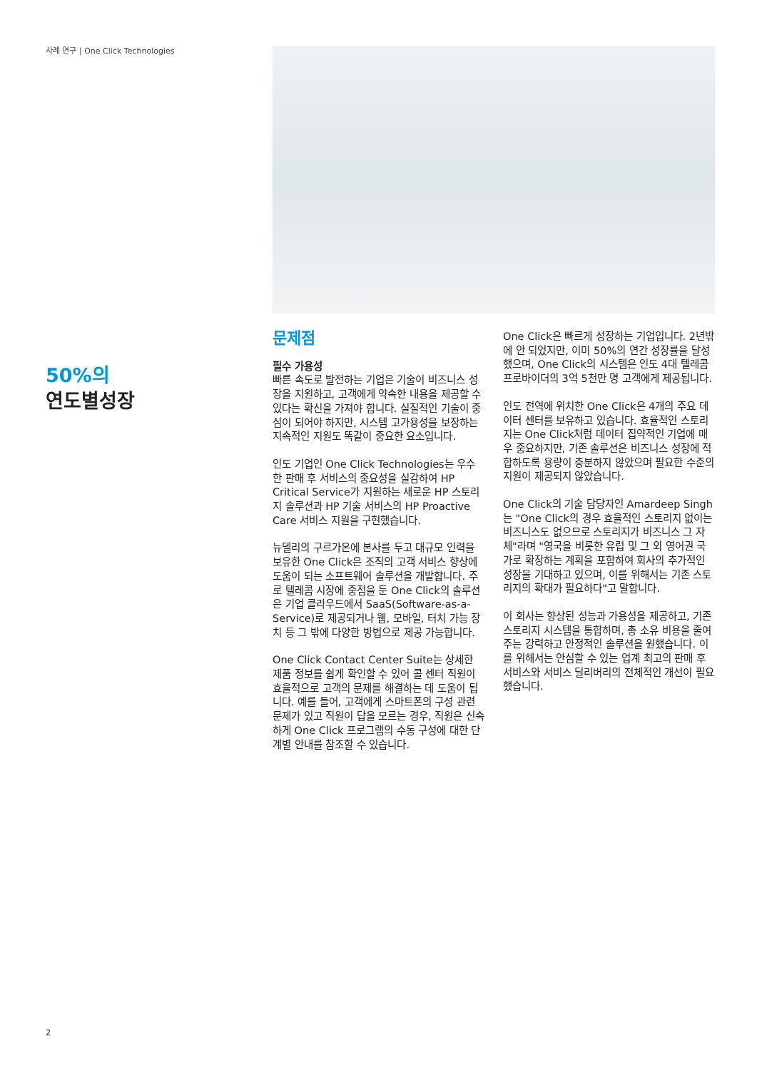사례 연구 | One Click Technologies
50%의
연도별성장
문제점
필수 가용성
빠른 속도로 발전하는 기업은 기술이 비즈니스 성장을 지원하고, 고객에게 약속한 내용을 제공할 수 있다는 확신을 가져야 합니다. 실질적인 기술이 중심이 되어야 하지만, 시스템 고가용성을 보장하는 지속적인 지원도 똑같이 중요한 요소입니다.
인도 기업인 One Click Technologies는 우수한 판매 후 서비스의 중요성을 실감하여 HP Critical Service가 지원하는 새로운 HP 스토리지 솔루션과 HP 기술 서비스의 HP Proactive Care 서비스 지원을 구현했습니다.
뉴델리의 구르가온에 본사를 두고 대규모 인력을 보유한 One Click은 조직의 고객 서비스 향상에 도움이 되는 소프트웨어 솔루션을 개발합니다. 주로 텔레콤 시장에 중점을 둔 One Click의 솔루션은 기업 클라우드에서 SaaS(Software-as-a-Service)로 제공되거나 웹, 모바일, 터치 가능 장치 등 그 밖에 다양한 방법으로 제공 가능합니다.
One Click Contact Center Suite는 상세한 제품 정보를 쉽게 확인할 수 있어 콜 센터 직원이 효율적으로 고객의 문제를 해결하는 데 도움이 됩니다. 예를 들어, 고객에게 스마트폰의 구성 관련 문제가 있고 직원이 답을 모르는 경우, 직원은 신속하게 One Click 프로그램의 수동 구성에 대한 단계별 안내를 참조할 수 있습니다.
One Click은 빠르게 성장하는 기업입니다. 2년밖에 안 되었지만, 이미 50%의 연간 성장률을 달성했으며, One Click의 시스템은 인도 4대 텔레콤 프로바이더의 3억 5천만 명 고객에게 제공됩니다.
인도 전역에 위치한 One Click은 4개의 주요 데이터 센터를 보유하고 있습니다. 효율적인 스토리지는 One Click처럼 데이터 집약적인 기업에 매우 중요하지만, 기존 솔루션은 비즈니스 성장에 적합하도록 용량이 충분하지 않았으며 필요한 수준의 지원이 제공되지 않았습니다.
One Click의 기술 담당자인 Amardeep Singh는 "One Click의 경우 효율적인 스토리지 없이는 비즈니스도 없으므로 스토리지가 비즈니스 그 자체"라며 "영국을 비롯한 유럽 및 그 외 영어권 국가로 확장하는 계획을 포함하여 회사의 추가적인 성장을 기대하고 있으며, 이를 위해서는 기존 스토리지의 확대가 필요하다"고 말합니다.
이 회사는 향상된 성능과 가용성을 제공하고, 기존 스토리지 시스템을 통합하며, 총 소유 비용을 줄여주는 강력하고 안정적인 솔루션을 원했습니다. 이를 위해서는 안심할 수 있는 업계 최고의 판매 후 서비스와 서비스 딜리버리의 전체적인 개선이 필요했습니다.
2